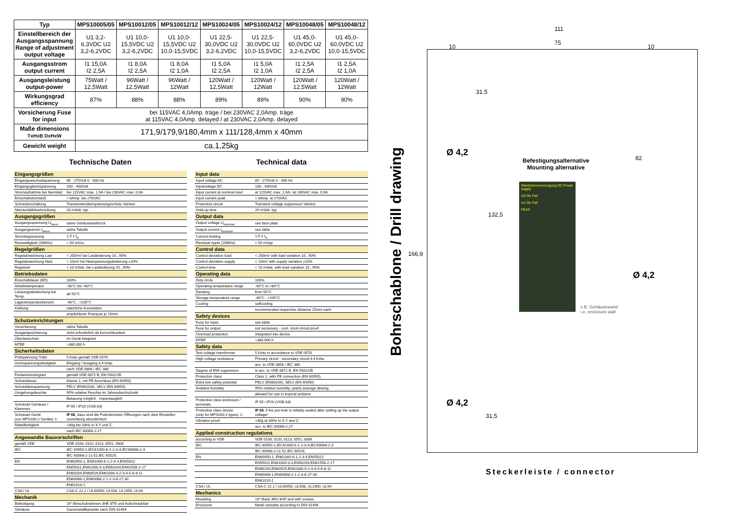| Typ | MPS10005/05 | MPS10012/05 | MPS10012/12 | MPS10024/05 | MPS10024/12 | MPS10048/05 | MPS10048/12 |
| --- | --- | --- | --- | --- | --- | --- | --- |
| Einstellbereich der Ausgangsspannung Range of adjustment output voltage | U1 3,2-6,3VDC U2 3,2-6,2VDC | U1 10,0-15,5VDC U2 3,2-6,2VDC | U1 10,0-15,5VDC U2 10,0-15,5VDC | U1 22,5-30,0VDC U2 3,2-6,2VDC | U1 22,5-30,0VDC U2 10,0-15,5VDC | U1 45,0-60,0VDC U2 3,2-6,2VDC | U1 45,0-60,0VDC U2 10,0-15,5VDC |
| Ausgangsstrom output current | I1 15,0A I2 2,5A | I1 8,0A I2 2,5A | I1 8,0A I2 1,0A | I1 5,0A I2 2,5A | I1 5,0A I2 1,0A | I1 2,5A I2 2,5A | I1 2,5A I2 1,0A |
| Ausgangsleistung output-power | 75Watt / 12,5Watt | 96Watt / 12,5Watt | 96Watt / 12Watt | 120Watt / 12,5Watt | 120Watt / 12Watt | 120Watt / 12,5Watt | 120Watt / 12Watt |
| Wirkungsgrad efficiency | 87% | 88% | 88% | 89% | 89% | 90% | 90% |
| Vorsicherung Fuse for input | bei 115VAC 4,0Amp. träge / bei 230VAC 2,0Amp. träge at 115VAC 4,0Amp. delayed / at 230VAC 2,0Amp. delayed | | | | | | |
| Maße dimensions TxHxB DxHxW | 171,9/179,9/180,4mm x 111/128,4mm x 40mm | | | | | | |
| Gewicht weight | ca.1,25kg | | | | | | |
Technische Daten
| Eingangsgrößen | |
| Eingangswechselspannung | 85 - 270Volt 0 - 400 Hz |
| Eingangsgleichspannung | 100 - 400Volt |
| Stromaufnahme bei Nennlast | bei 115VAC max. 1,9A / bei 230VAC max. 0,9A |
| Einschaltstromstoß | < 8Amp. bei 270VAC |
| Schutzbeschaltung | Transientenüberspannungsschutz Varistor |
| Netzausfallüberbrückung | 20 mSek. typ. |
| Ausgangsgrößen | |
| Ausgangsspannung U<sub>Nenn</sub> | siehe Gehäuseaufdruck |
| Ausgangsstrom I<sub>Nenn</sub> | siehe Tabelle |
| Strombegrenzung | 1,5 x I<sub>N</sub> |
| Restwelligkeit (20MHz) | < 50 mVss |
| Regelgrößen | |
| Regelabweichung Last | < 200mV bei Laständerung 10...90% |
| Regelabweichung Netz | < 10mV bei Netzspannungsänderung ±10% |
| Regelzeit | < 10 mSek. bei Laständerung 10...90% |
| Betriebsdaten | |
| Einschaltdauer (ED) | 100% |
| Arbeitstemperatur | -40°C bis +80°C |
| Leistungsabweichung bei Temp. | ab 50°C |
| Lagertemperaturbereich | -40°C...+105°C |
| Kühlung | natürliche Konvektion |
| | empfohlener Freiraum je 15mm |
| Schutzeinrichtungen | |
| Vorsicherung | siehe Tabelle |
| Ausgangssicherung | nicht erforderlich da kurzschlussfest |
| Überlastschutz | im Gerät integriert |
| MTBF | >380.000 h |
| Sicherheitsdaten | |
| Prüfspannung Trafo | 5 kVac gemäß VDE 0570 |
| Hochspannungsfestigkeit | Eingang / Ausgang 4,4 kVac |
| | nach VDE 0806 / IEC 380 |
| Funkenentstörgrad | gemäß VDE 0871 B, EN 55022/B |
| Schutzklasse | Klasse 1, mit PE Anschluss (EN 60950) |
| Schutzkleinspannung | PELV (EN60204), SELV (EN 60950) |
| Umgebungsfeuchte | 95% relative Feuchte im Jahresdurchschnitt |
| | Betauung möglich - tropentauglich |
| Schutzart Gehäuse / Klemmen | IP 65 / IP20 (VGB A3) |
| Schutzart Gerät (nur MPS100-2 Geräte) ⚠ | IP 68 , dazu sind die Potentiometer-Öffnungen nach dem Einstellen zuverlässig abzudichten! |
| Rüttelfestigkeit | >30g bei 33Hz in X,Y und Z, |
| | nach IEC 60068-2-27 |
| Angewandte Bauvorschriften | |
| gemäß VDE | VDE 0100, 0110, 0113, 0551, 0806 |
| IEC | IEC 60950-1,IEC61000-6-1-2-3-4,IEC60068-2-3 |
| | IEC 60068-2-11-52,IEC 60529, |
| EN | EN60950-1, EN61000-6-1-2-3-4,EN55022 |
| | EN55011,EN61000-3-3,EN50204,EN61558-2-17 |
| | EN60204,EN60529,EN61000-4-2-3-4-5-6-8-11 |
| | EN60068-1,EN60068-2-1-2-3-6-27-30 |
| | EN61010-1 |
| CSA / UL | CSA-C 22.2 / UL60950, UL508, UL1950, UL94 |
| Mechanik | |
| Befestigung | 19"-Einschubrahmen 3HE 8TE und Aufschraubbar |
| Gehäuse | Ganzmetallkassette nach DIN 41494 |
Technical data
| Input data | |
| Input voltage AC | 85 - 270Volt 0 - 400 Hz |
| Inputvoltage DC | 100 - 400Volt |
| Input current at nominal load | at 115VAC max. 1,9A / at 230VAC max. 0,9A |
| Input current peak | < 8Amp. at 270VAC |
| Protective circuit | Transient voltage suppressor Varistor |
| Hold-up time | 20 mSek. typ. |
| Output data | |
| Output voltage U<sub>Nominal</sub> | see face plate |
| Output current I<sub>Nominal</sub> | see table |
| Current limiting | 1,5 x I<sub>N</sub> |
| Residual ripple (20MHz) | < 50 mVpp |
| Control data | |
| Control deviation load | < 200mV with load variation 10...90% |
| Control deviation supply | < 10mV with supply variation ±10% |
| Control time | < 10 mSek. with load variation 10...90% |
| Operating data | |
| Duty circle | 100% |
| Operating temperature range | -40°C to +80°C |
| Derating | from 50°C |
| Storage temperature range | -40°C...+105°C |
| Cooling | selfcooling |
| | recommended respective distance 15mm each |
| Safety devices | |
| Fuse for input | see table |
| Fuse for output | not necessary - cont. short-circuit proof |
| Overload protection | integrated into device |
| MTBF | >380.000 h |
| Safety data | |
| Test voltage transformer | 5 kVac in accordance to VDE 0570 |
| High voltage resistance | Primary circuit - secondary circuit 4.4 kVac |
| | acc. to VDE 0806 / IEC 380 |
| Degree of EMI suppresion | in acc. to VDE 0871 B, EN 55022/B |
| Protection class | Class 1, with PE connection (EN 60950) |
| Extra low safety potential | PELV (EN60204), SELV (EN 60950) |
| Ambient humidity | 95% relative humidity, yearly average dewing |
| | allowed for use in tropical ambient |
| Protective class enclosure / terminals | IP 65 / IP20 (VGB A3) |
| Protective class device (only for MPS100-2 types) ⚠ | IP 68 , if the pot-hole is reliably sealed after setting up the output voltage! |
| Vibration proof | >30g at 33Hz in X,Y and Z, |
| | acc. to IEC 60068-2-27 |
| Applied construction regulations | |
| according to VDE | VDE 0100, 0110, 0113, 0551, 0806 |
| IEC | IEC 60950-1,IEC61000-6-1-2-3-4,IEC60068-2-3 |
| | IEC 60068-2-11-52,IEC 60529, |
| EN | EN60950-1, EN61000-6-1-2-3-4,EN55022 |
| | EN55011,EN61000-3-3,EN50204,EN61558-2-17 |
| | EN60204,EN60529,EN61000-4-2-3-4-5-6-8-11 |
| | EN60068-1,EN60068-2-1-2-3-6-27-30 |
| | EN61010-1 |
| CSA / UL | CSA-C 22.2 / UL60950, UL508, UL1950, UL94 |
| Mechanics | |
| Mounting | 19"-Rack 3RU 8HP and with screws |
| Enclosure | Metal cassette according to DIN 41494 |
Bohrschablone / Drill drawing
111
75
10 10
31,5
Ø 4,2
Befestigungsalternative
Mounting alternative
82
132,5
166,9
Gleichstromversorgung DC Power supply
U2 On Fail
U1 On Fail
FEAS
z.B. Gehäusewand
i.e. enclosure wall
Ø 4,2
Ø 4,2
31,5
Steckerleiste / connector